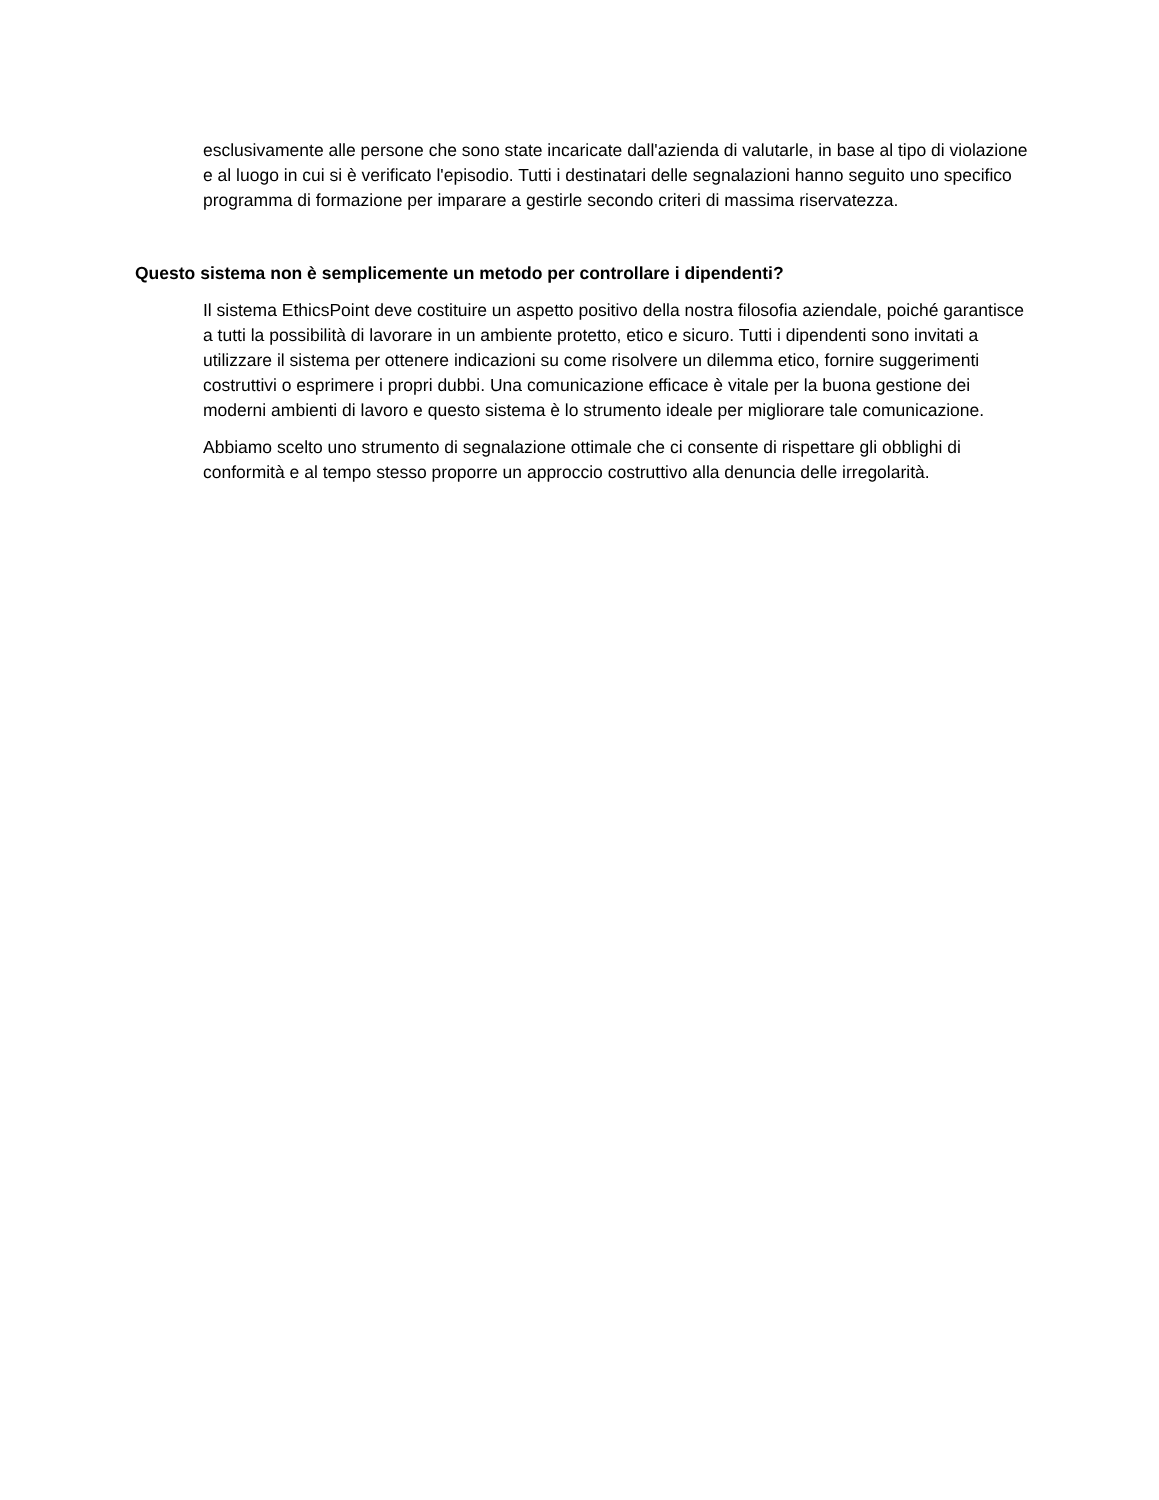esclusivamente alle persone che sono state incaricate dall'azienda di valutarle, in base al tipo di violazione e al luogo in cui si è verificato l'episodio. Tutti i destinatari delle segnalazioni hanno seguito uno specifico programma di formazione per imparare a gestirle secondo criteri di massima riservatezza.
Questo sistema non è semplicemente un metodo per controllare i dipendenti?
Il sistema EthicsPoint deve costituire un aspetto positivo della nostra filosofia aziendale, poiché garantisce a tutti la possibilità di lavorare in un ambiente protetto, etico e sicuro. Tutti i dipendenti sono invitati a utilizzare il sistema per ottenere indicazioni su come risolvere un dilemma etico, fornire suggerimenti costruttivi o esprimere i propri dubbi. Una comunicazione efficace è vitale per la buona gestione dei moderni ambienti di lavoro e questo sistema è lo strumento ideale per migliorare tale comunicazione.
Abbiamo scelto uno strumento di segnalazione ottimale che ci consente di rispettare gli obblighi di conformità e al tempo stesso proporre un approccio costruttivo alla denuncia delle irregolarità.